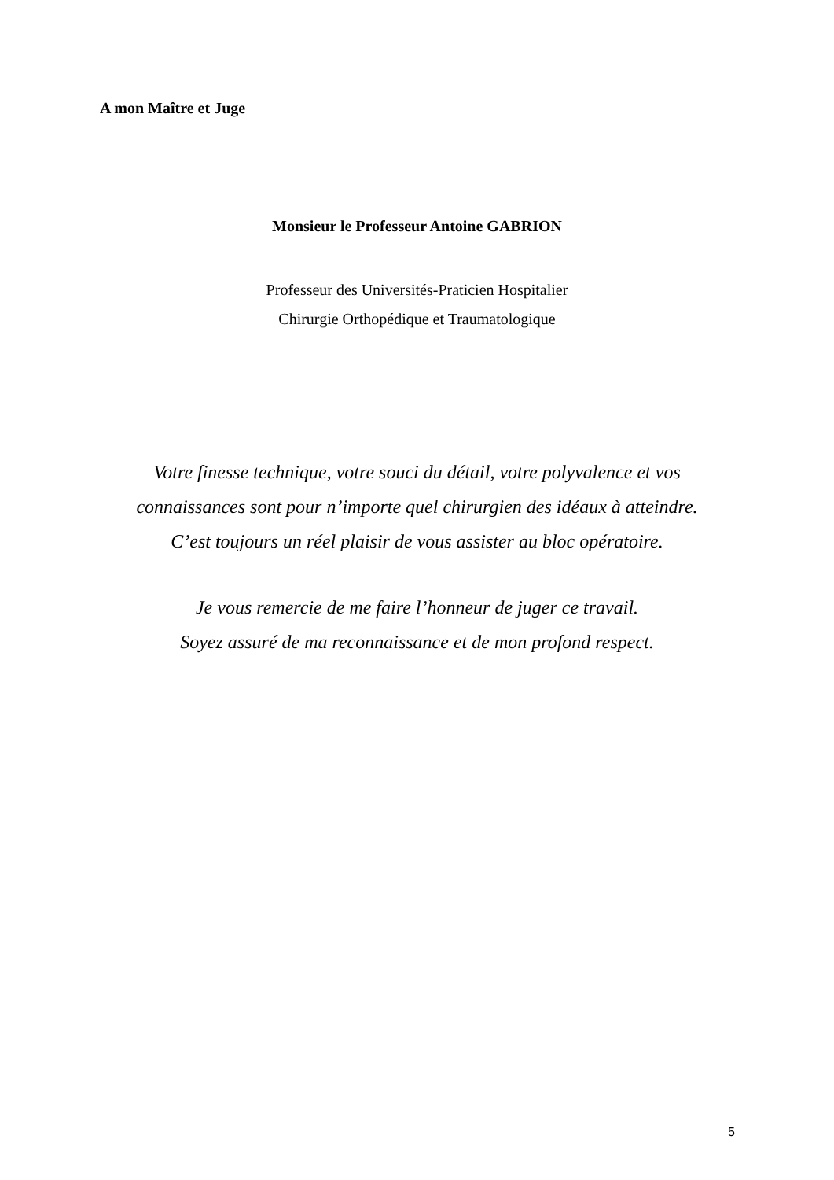A mon Maître et Juge
Monsieur le Professeur Antoine GABRION
Professeur des Universités-Praticien Hospitalier
Chirurgie Orthopédique et Traumatologique
Votre finesse technique, votre souci du détail, votre polyvalence et vos
connaissances sont pour n’importe quel chirurgien des idéaux à atteindre.
C’est toujours un réel plaisir de vous assister au bloc opératoire.
Je vous remercie de me faire l’honneur de juger ce travail.
Soyez assuré de ma reconnaissance et de mon profond respect.
5